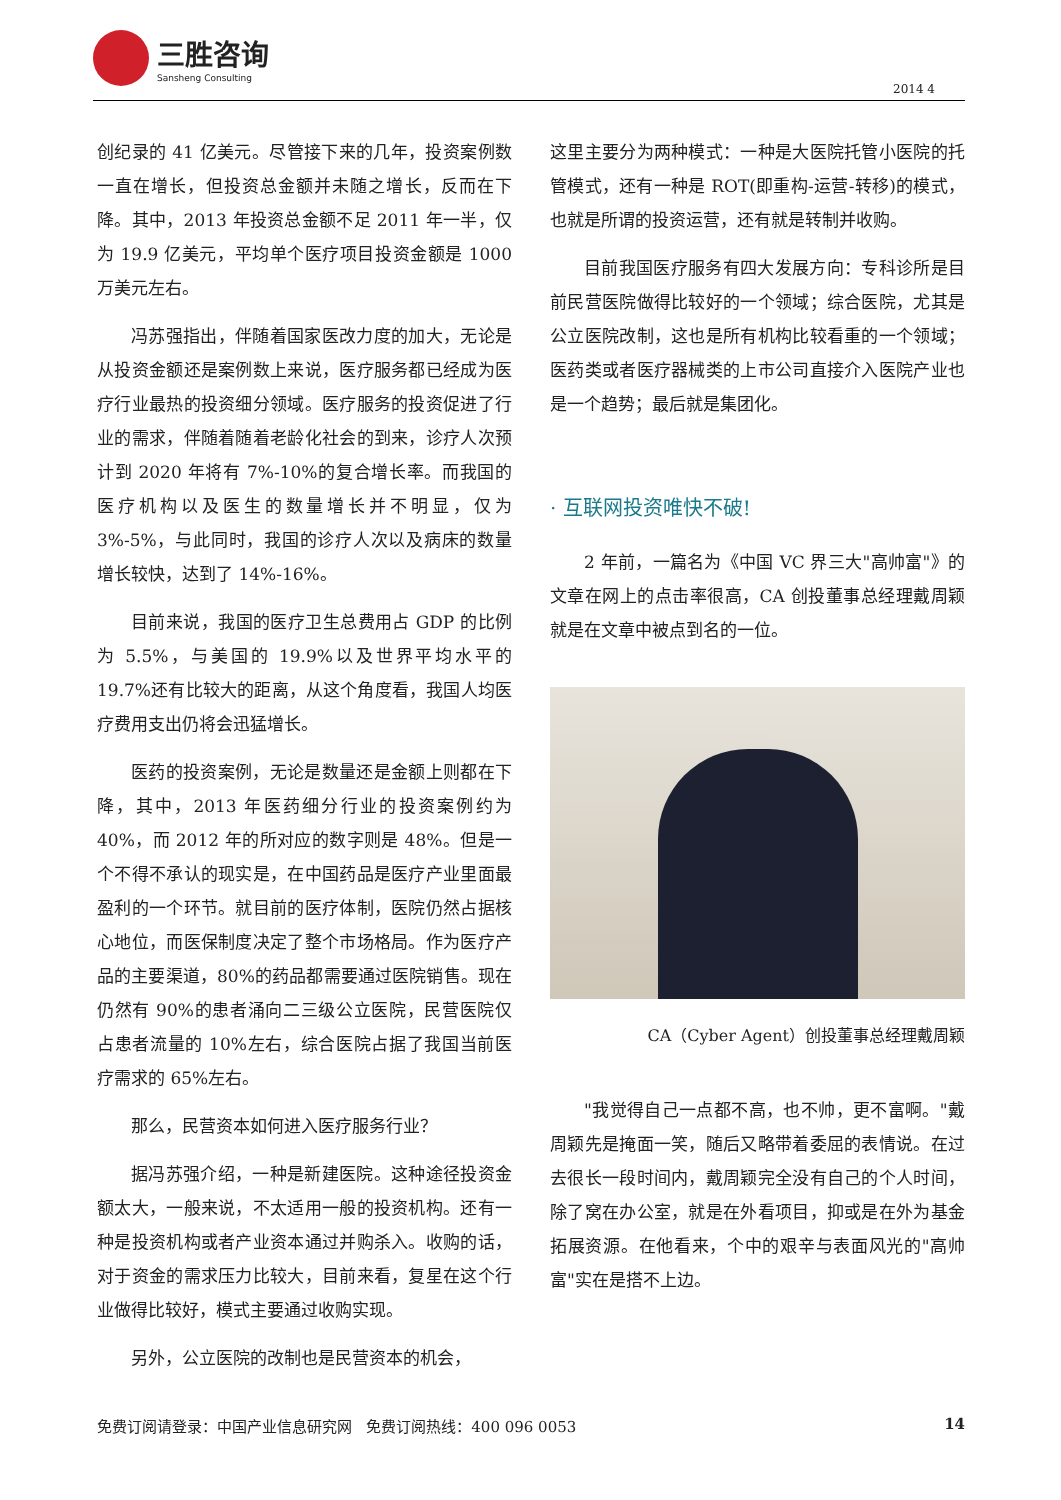三胜咨询
Sansheng Consulting
2014 4
创纪录的 41 亿美元。尽管接下来的几年，投资案例数一直在增长，但投资总金额并未随之增长，反而在下降。其中，2013 年投资总金额不足 2011 年一半，仅为 19.9 亿美元，平均单个医疗项目投资金额是 1000 万美元左右。
冯苏强指出，伴随着国家医改力度的加大，无论是从投资金额还是案例数上来说，医疗服务都已经成为医疗行业最热的投资细分领域。医疗服务的投资促进了行业的需求，伴随着随着老龄化社会的到来，诊疗人次预计到 2020 年将有 7%-10%的复合增长率。而我国的医疗机构以及医生的数量增长并不明显，仅为 3%-5%，与此同时，我国的诊疗人次以及病床的数量增长较快，达到了 14%-16%。
目前来说，我国的医疗卫生总费用占 GDP 的比例为 5.5%，与美国的 19.9%以及世界平均水平的 19.7%还有比较大的距离，从这个角度看，我国人均医疗费用支出仍将会迅猛增长。
医药的投资案例，无论是数量还是金额上则都在下降，其中，2013 年医药细分行业的投资案例约为 40%，而 2012 年的所对应的数字则是 48%。但是一个不得不承认的现实是，在中国药品是医疗产业里面最盈利的一个环节。就目前的医疗体制，医院仍然占据核心地位，而医保制度决定了整个市场格局。作为医疗产品的主要渠道，80%的药品都需要通过医院销售。现在仍然有 90%的患者涌向二三级公立医院，民营医院仅占患者流量的 10%左右，综合医院占据了我国当前医疗需求的 65%左右。
那么，民营资本如何进入医疗服务行业？
据冯苏强介绍，一种是新建医院。这种途径投资金额太大，一般来说，不太适用一般的投资机构。还有一种是投资机构或者产业资本通过并购杀入。收购的话，对于资金的需求压力比较大，目前来看，复星在这个行业做得比较好，模式主要通过收购实现。
另外，公立医院的改制也是民营资本的机会，
这里主要分为两种模式：一种是大医院托管小医院的托管模式，还有一种是 ROT(即重构-运营-转移)的模式，也就是所谓的投资运营，还有就是转制并收购。
目前我国医疗服务有四大发展方向：专科诊所是目前民营医院做得比较好的一个领域；综合医院，尤其是公立医院改制，这也是所有机构比较看重的一个领域；医药类或者医疗器械类的上市公司直接介入医院产业也是一个趋势；最后就是集团化。
· 互联网投资唯快不破!
2 年前，一篇名为《中国 VC 界三大"高帅富"》的文章在网上的点击率很高，CA 创投董事总经理戴周颖就是在文章中被点到名的一位。
CA（Cyber Agent）创投董事总经理戴周颖
"我觉得自己一点都不高，也不帅，更不富啊。"戴周颖先是掩面一笑，随后又略带着委屈的表情说。在过去很长一段时间内，戴周颖完全没有自己的个人时间，除了窝在办公室，就是在外看项目，抑或是在外为基金拓展资源。在他看来，个中的艰辛与表面风光的"高帅富"实在是搭不上边。
免费订阅请登录：中国产业信息研究网 免费订阅热线：400 096 0053 14